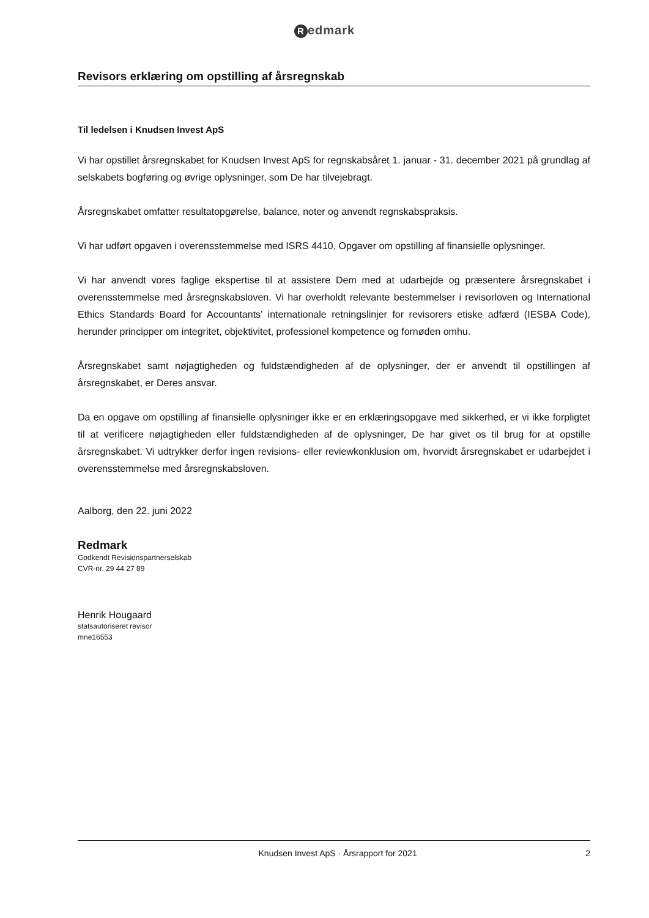Redmark
Revisors erklæring om opstilling af årsregnskab
Til ledelsen i Knudsen Invest ApS
Vi har opstillet årsregnskabet for Knudsen Invest ApS for regnskabsåret 1. januar - 31. december 2021 på grundlag af selskabets bogføring og øvrige oplysninger, som De har tilvejebragt.
Årsregnskabet omfatter resultatopgørelse, balance, noter og anvendt regnskabspraksis.
Vi har udført opgaven i overensstemmelse med ISRS 4410, Opgaver om opstilling af finansielle oplysninger.
Vi har anvendt vores faglige ekspertise til at assistere Dem med at udarbejde og præsentere årsregnskabet i overensstemmelse med årsregnskabsloven. Vi har overholdt relevante bestemmelser i revisorloven og International Ethics Standards Board for Accountants’ internationale retningslinjer for revisorers etiske adfærd (IESBA Code), herunder principper om integritet, objektivitet, professionel kompetence og fornøden omhu.
Årsregnskabet samt nøjagtigheden og fuldstændigheden af de oplysninger, der er anvendt til opstillingen af årsregnskabet, er Deres ansvar.
Da en opgave om opstilling af finansielle oplysninger ikke er en erklæringsopgave med sikkerhed, er vi ikke forpligtet til at verificere nøjagtigheden eller fuldstændigheden af de oplysninger, De har givet os til brug for at opstille årsregnskabet. Vi udtrykker derfor ingen revisions- eller reviewkonklusion om, hvorvidt årsregnskabet er udarbejdet i overensstemmelse med årsregnskabsloven.
Aalborg, den 22. juni 2022
Redmark
Godkendt Revisionspartnerselskab
CVR-nr. 29 44 27 89
Henrik Hougaard
statsautoriseret revisor
mne16553
Knudsen Invest ApS · Årsrapport for 2021
2